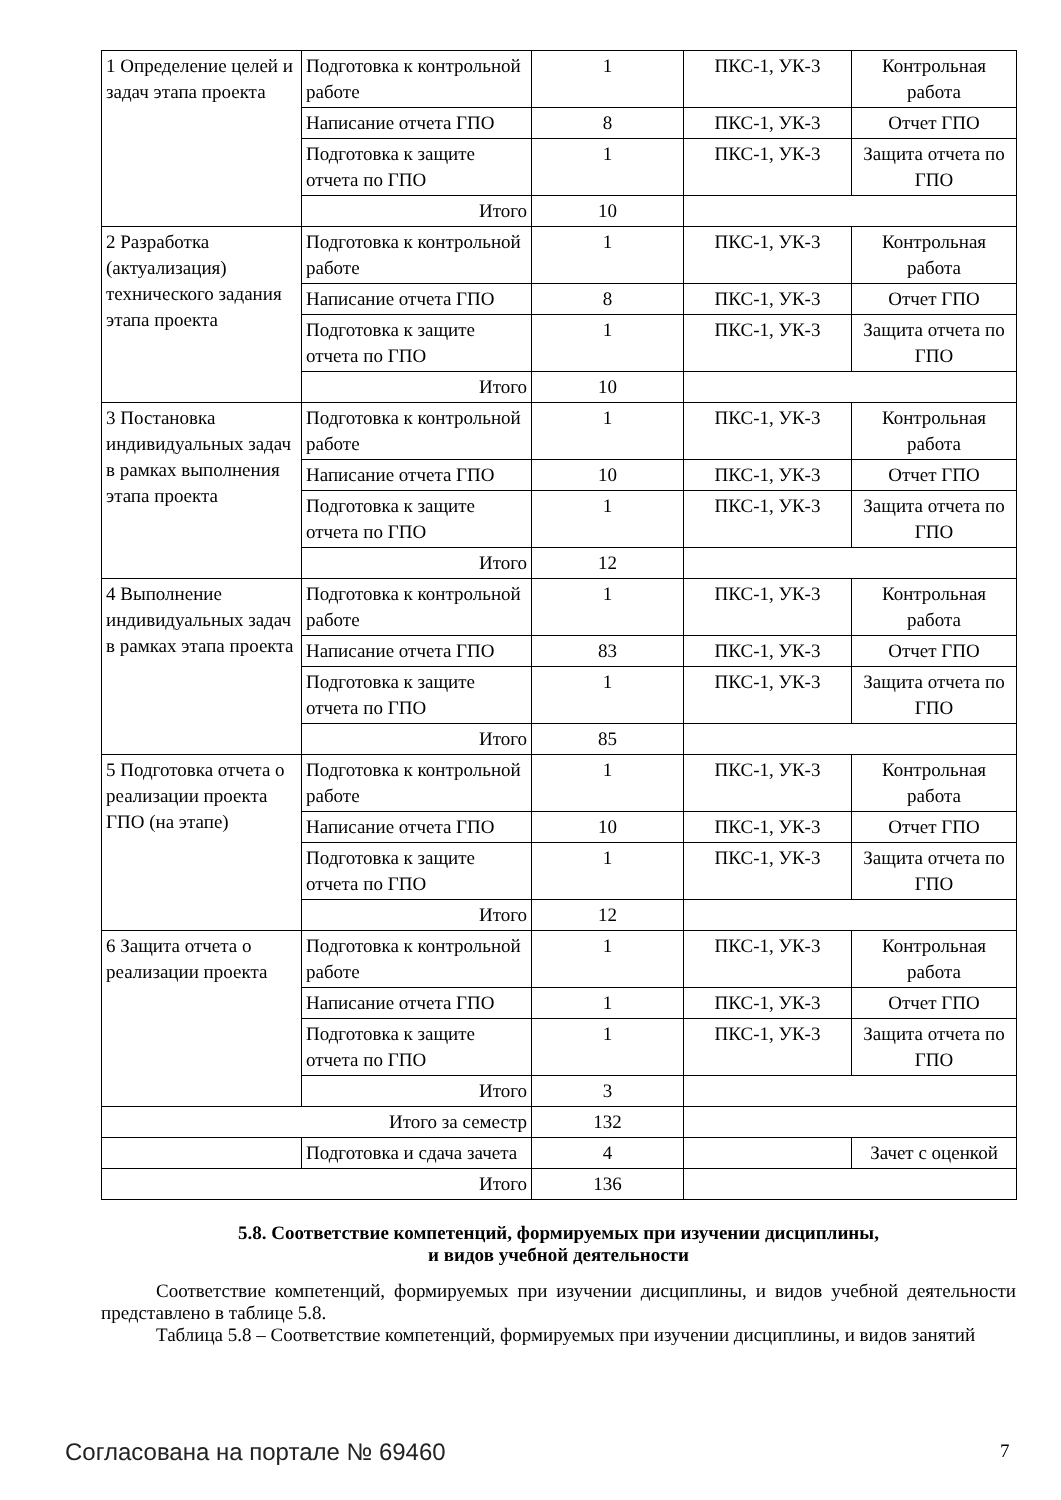| 1 Определение целей и задач этапа проекта | Подготовка к контрольной работе | 1 | ПКС-1, УК-3 | Контрольная работа |
| | Написание отчета ГПО | 8 | ПКС-1, УК-3 | Отчет ГПО |
| | Подготовка к защите отчета по ГПО | 1 | ПКС-1, УК-3 | Защита отчета по ГПО |
| | Итого | 10 | | |
| 2 Разработка (актуализация) технического задания этапа проекта | Подготовка к контрольной работе | 1 | ПКС-1, УК-3 | Контрольная работа |
| | Написание отчета ГПО | 8 | ПКС-1, УК-3 | Отчет ГПО |
| | Подготовка к защите отчета по ГПО | 1 | ПКС-1, УК-3 | Защита отчета по ГПО |
| | Итого | 10 | | |
| 3 Постановка индивидуальных задач в рамках выполнения этапа проекта | Подготовка к контрольной работе | 1 | ПКС-1, УК-3 | Контрольная работа |
| | Написание отчета ГПО | 10 | ПКС-1, УК-3 | Отчет ГПО |
| | Подготовка к защите отчета по ГПО | 1 | ПКС-1, УК-3 | Защита отчета по ГПО |
| | Итого | 12 | | |
| 4 Выполнение индивидуальных задач в рамках этапа проекта | Подготовка к контрольной работе | 1 | ПКС-1, УК-3 | Контрольная работа |
| | Написание отчета ГПО | 83 | ПКС-1, УК-3 | Отчет ГПО |
| | Подготовка к защите отчета по ГПО | 1 | ПКС-1, УК-3 | Защита отчета по ГПО |
| | Итого | 85 | | |
| 5 Подготовка отчета о реализации проекта ГПО (на этапе) | Подготовка к контрольной работе | 1 | ПКС-1, УК-3 | Контрольная работа |
| | Написание отчета ГПО | 10 | ПКС-1, УК-3 | Отчет ГПО |
| | Подготовка к защите отчета по ГПО | 1 | ПКС-1, УК-3 | Защита отчета по ГПО |
| | Итого | 12 | | |
| 6 Защита отчета о реализации проекта | Подготовка к контрольной работе | 1 | ПКС-1, УК-3 | Контрольная работа |
| | Написание отчета ГПО | 1 | ПКС-1, УК-3 | Отчет ГПО |
| | Подготовка к защите отчета по ГПО | 1 | ПКС-1, УК-3 | Защита отчета по ГПО |
| | Итого | 3 | | |
| Итого за семестр | | 132 | | |
| | Подготовка и сдача зачета | 4 | | Зачет с оценкой |
| Итого | | 136 | | |
5.8. Соответствие компетенций, формируемых при изучении дисциплины,
и видов учебной деятельности
Соответствие компетенций, формируемых при изучении дисциплины, и видов учебной деятельности представлено в таблице 5.8.
Таблица 5.8 – Соответствие компетенций, формируемых при изучении дисциплины, и видов занятий
Согласована на портале № 69460 7